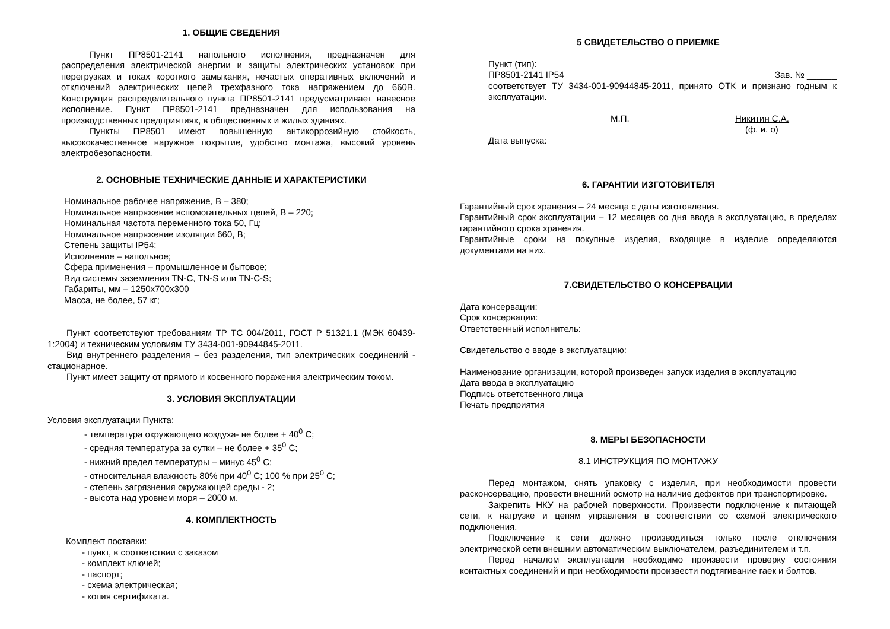1. ОБЩИЕ СВЕДЕНИЯ
Пункт ПР8501-2141 напольного исполнения, предназначен для распределения электрической энергии и защиты электрических установок при перегрузках и токах короткого замыкания, нечастых оперативных включений и отключений электрических цепей трехфазного тока напряжением до 660В. Конструкция распределительного пункта ПР8501-2141 предусматривает навесное исполнение. Пункт ПР8501-2141 предназначен для использования на производственных предприятиях, в общественных и жилых зданиях.
Пункты ПР8501 имеют повышенную антикоррозийную стойкость, высококачественное наружное покрытие, удобство монтажа, высокий уровень электробезопасности.
2. ОСНОВНЫЕ ТЕХНИЧЕСКИЕ ДАННЫЕ И ХАРАКТЕРИСТИКИ
Номинальное рабочее напряжение, В – 380;
Номинальное напряжение вспомогательных цепей, В – 220;
Номинальная частота переменного тока 50, Гц;
Номинальное напряжение изоляции 660, В;
Степень защиты IP54;
Исполнение – напольное;
Сфера применения – промышленное и бытовое;
Вид системы заземления TN-C, TN-S или TN-C-S;
Габариты, мм – 1250х700х300
Масса, не более, 57 кг;
Пункт соответствуют требованиям ТР ТС 004/2011, ГОСТ Р 51321.1 (МЭК 60439-1:2004) и техническим условиям ТУ 3434-001-90944845-2011.
Вид внутреннего разделения – без разделения, тип электрических соединений - стационарное.
Пункт имеет защиту от прямого и косвенного поражения электрическим током.
3. УСЛОВИЯ ЭКСПЛУАТАЦИИ
Условия эксплуатации Пункта:
- температура окружающего воздуха- не более + 40<sup>0</sup> С;
- средняя температура за сутки – не более + 35<sup>0</sup> С;
- нижний предел температуры – минус 45<sup>0</sup> С;
- относительная влажность 80% при 40<sup>0</sup> С; 100 % при 25<sup>0</sup> С;
- степень загрязнения окружающей среды - 2;
- высота над уровнем моря – 2000 м.
4. КОМПЛЕКТНОСТЬ
Комплект поставки:
- пункт, в соответствии с заказом
- комплект ключей;
- паспорт;
- схема электрическая;
- копия сертификата.
5 СВИДЕТЕЛЬСТВО О ПРИЕМКЕ
Пункт (тип):
ПР8501-2141 IP54 Зав. № ______
соответствует ТУ 3434-001-90944845-2011, принято ОТК и признано годным к эксплуатации.
М.П. Никитин С.А.
(ф. и. о)
Дата выпуска:
6. ГАРАНТИИ ИЗГОТОВИТЕЛЯ
Гарантийный срок хранения – 24 месяца с даты изготовления.
Гарантийный срок эксплуатации – 12 месяцев со дня ввода в эксплуатацию, в пределах гарантийного срока хранения.
Гарантийные сроки на покупные изделия, входящие в изделие определяются документами на них.
7.СВИДЕТЕЛЬСТВО О КОНСЕРВАЦИИ
Дата консервации:
Срок консервации:
Ответственный исполнитель:
Свидетельство о вводе в эксплуатацию:
Наименование организации, которой произведен запуск изделия в эксплуатацию
Дата ввода в эксплуатацию
Подпись ответственного лица
Печать предприятия ____________________
8. МЕРЫ БЕЗОПАСНОСТИ
8.1 ИНСТРУКЦИЯ ПО МОНТАЖУ
Перед монтажом, снять упаковку с изделия, при необходимости провести расконсервацию, провести внешний осмотр на наличие дефектов при транспортировке.
Закрепить НКУ на рабочей поверхности. Произвести подключение к питающей сети, к нагрузке и цепям управления в соответствии со схемой электрического подключения.
Подключение к сети должно производиться только после отключения электрической сети внешним автоматическим выключателем, разъединителем и т.п.
Перед началом эксплуатации необходимо произвести проверку состояния контактных соединений и при необходимости произвести подтягивание гаек и болтов.